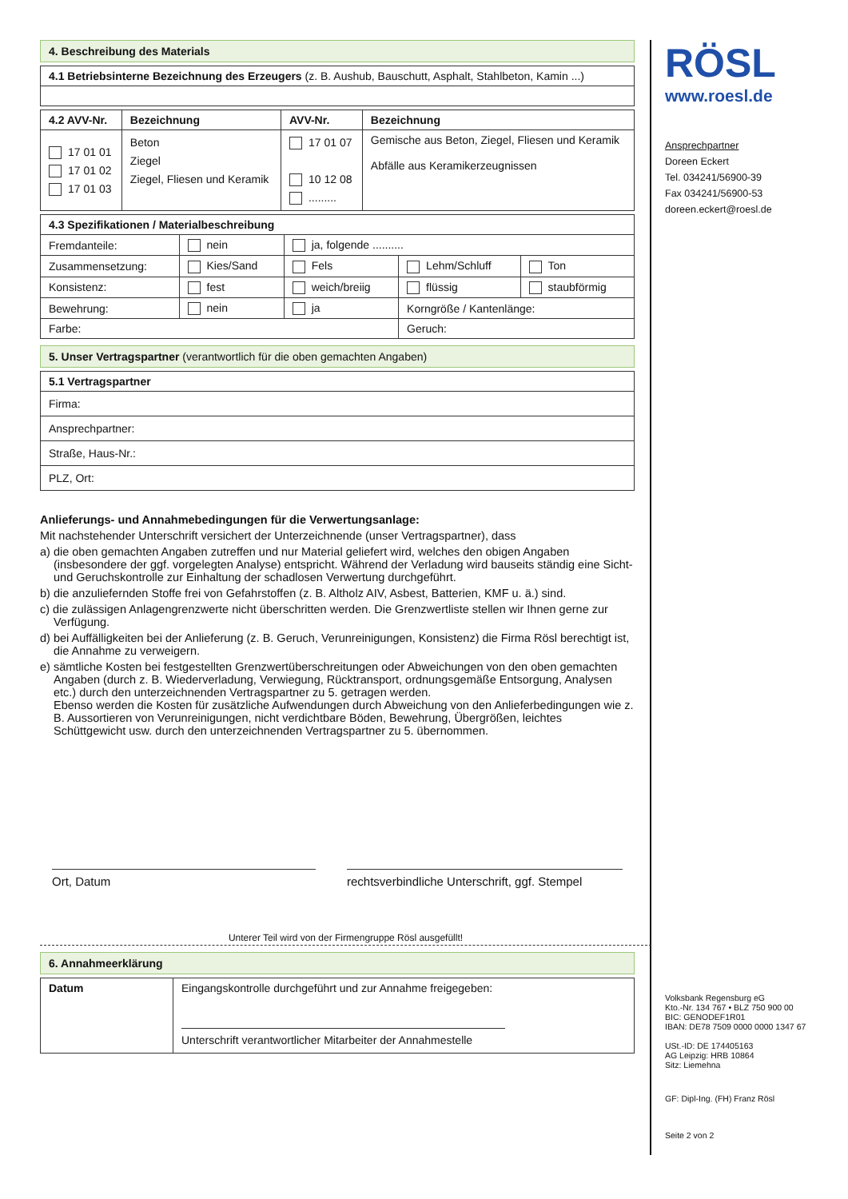4. Beschreibung des Materials
| 4.1 Betriebsinterne Bezeichnung des Erzeugers (z. B. Aushub, Bauschutt, Asphalt, Stahlbeton, Kamin ...) |
| 4.2 AVV-Nr. | Bezeichnung | AVV-Nr. | Bezeichnung |
| --- | --- | --- | --- |
| 17 01 01 17 01 02 17 01 03 | Beton Ziegel Ziegel, Fliesen und Keramik | 17 01 07 10 12 08 ......... | Gemische aus Beton, Ziegel, Fliesen und Keramik Abfälle aus Keramikerzeugnissen |
| 4.3 Spezifikationen / Materialbeschreibung | | | | |
| --- | --- | --- | --- | --- |
| Fremdanteile: | nein | ja, folgende .......... | | |
| Zusammensetzung: | Kies/Sand | Fels | Lehm/Schluff | Ton |
| Konsistenz: | fest | weich/breiig | flüssig | staubförmig |
| Bewehrung: | nein | ja | Korngröße / Kantenlänge: | |
| Farbe: | | | Geruch: | |
5. Unser Vertragspartner (verantwortlich für die oben gemachten Angaben)
| 5.1 Vertragspartner |
| --- |
| Firma: |
| Ansprechpartner: |
| Straße, Haus-Nr.: |
| PLZ, Ort: |
Anlieferungs- und Annahmebedingungen für die Verwertungsanlage:
Mit nachstehender Unterschrift versichert der Unterzeichnende (unser Vertragspartner), dass
a) die oben gemachten Angaben zutreffen und nur Material geliefert wird, welches den obigen Angaben (insbesondere der ggf. vorgelegten Analyse) entspricht. Während der Verladung wird bauseits ständig eine Sicht- und Geruchskontrolle zur Einhaltung der schadlosen Verwertung durchgeführt.
b) die anzuliefernden Stoffe frei von Gefahrstoffen (z. B. Altholz AIV, Asbest, Batterien, KMF u. ä.) sind.
c) die zulässigen Anlagengrenzwerte nicht überschritten werden. Die Grenzwertliste stellen wir Ihnen gerne zur Verfügung.
d) bei Auffälligkeiten bei der Anlieferung (z. B. Geruch, Verunreinigungen, Konsistenz) die Firma Rösl berechtigt ist, die Annahme zu verweigern.
e) sämtliche Kosten bei festgestellten Grenzwertüberschreitungen oder Abweichungen von den oben gemachten Angaben (durch z. B. Wiederverladung, Verwiegung, Rücktransport, ordnungsgemäße Entsorgung, Analysen etc.) durch den unterzeichnenden Vertragspartner zu 5. getragen werden.
Ebenso werden die Kosten für zusätzliche Aufwendungen durch Abweichung von den Anlieferbedingungen wie z. B. Aussortieren von Verunreinigungen, nicht verdichtbare Böden, Bewehrung, Übergrößen, leichtes Schüttgewicht usw. durch den unterzeichnenden Vertragspartner zu 5. übernommen.
Ort, Datum rechtsverbindliche Unterschrift, ggf. Stempel
Unterer Teil wird von der Firmengruppe Rösl ausgefüllt!
6. Annahmeerklärung
| Datum | Eingangskontrolle durchgeführt und zur Annahme freigegeben: Unterschrift verantwortlicher Mitarbeiter der Annahmestelle |
RÖSL
www.roesl.de
Ansprechpartner
Doreen Eckert
Tel. 034241/56900-39
Fax 034241/56900-53
doreen.eckert@roesl.de
Volksbank Regensburg eG
Kto.-Nr. 134 767 • BLZ 750 900 00
BIC: GENODEF1R01
IBAN: DE78 7509 0000 0000 1347 67
USt.-ID: DE 174405163
AG Leipzig: HRB 10864
Sitz: Liemehna
GF: Dipl-Ing. (FH) Franz Rösl
Seite 2 von 2